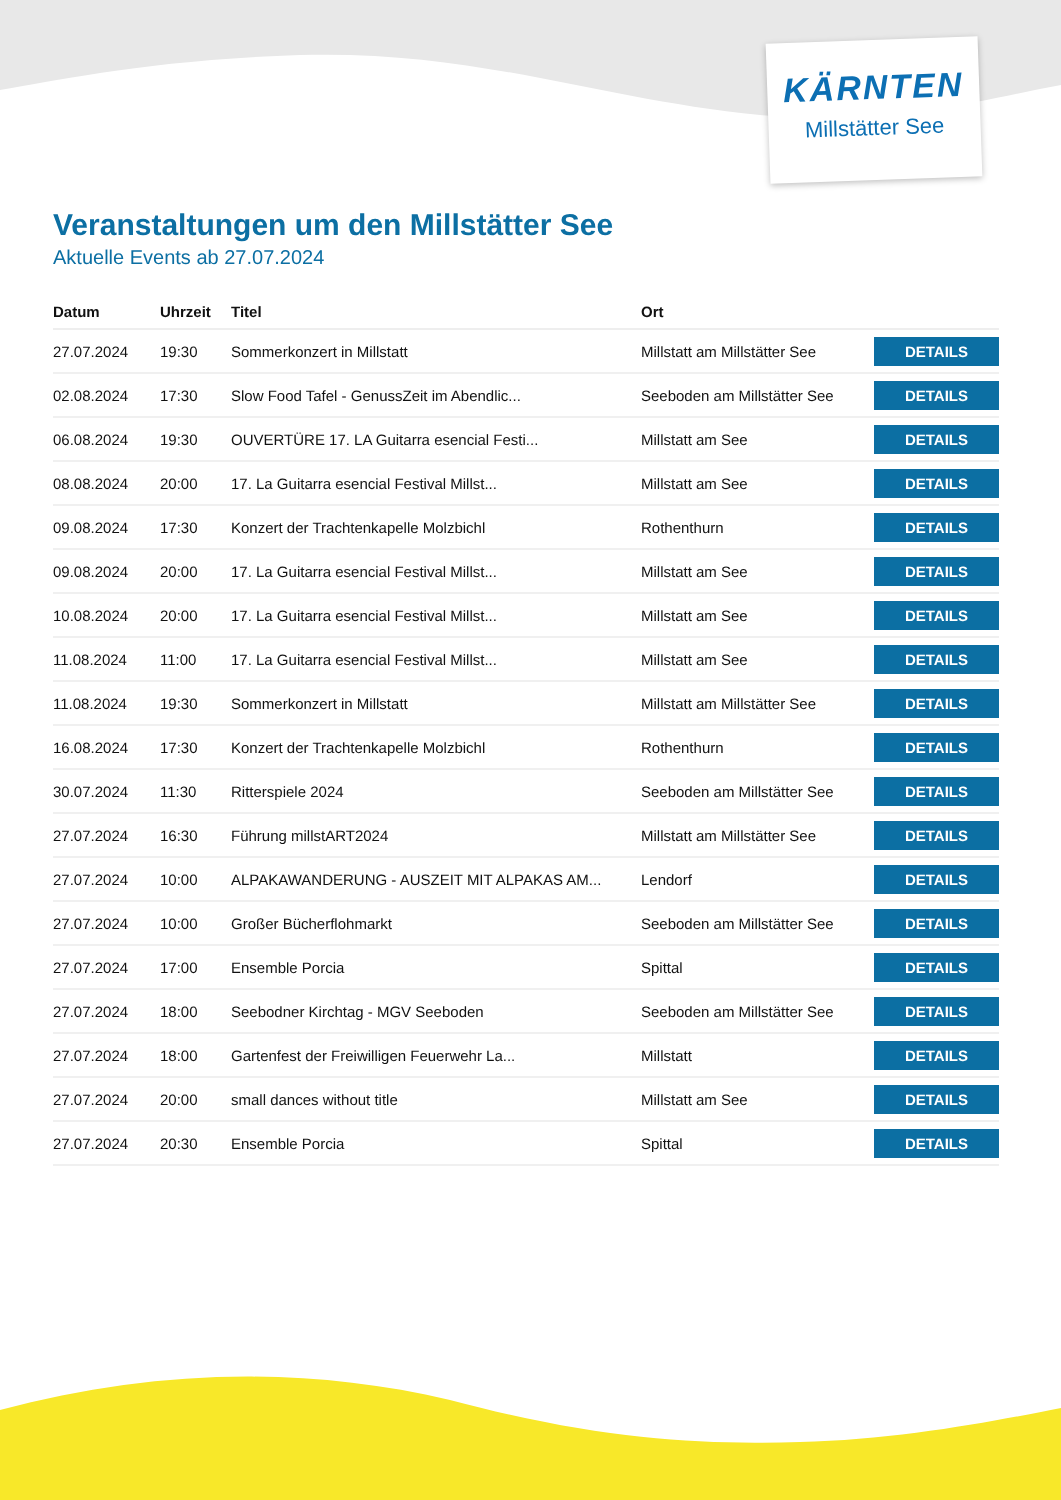KÄRNTEN
Millstätter See
Veranstaltungen um den Millstätter See
Aktuelle Events ab 27.07.2024
| Datum | Uhrzeit | Titel | Ort | |
| --- | --- | --- | --- | --- |
| 27.07.2024 | 19:30 | Sommerkonzert in Millstatt | Millstatt am Millstätter See | DETAILS |
| 02.08.2024 | 17:30 | Slow Food Tafel - GenussZeit im Abendlic... | Seeboden am Millstätter See | DETAILS |
| 06.08.2024 | 19:30 | OUVERTÜRE 17. LA Guitarra esencial Festi... | Millstatt am See | DETAILS |
| 08.08.2024 | 20:00 | 17. La Guitarra esencial Festival Millst... | Millstatt am See | DETAILS |
| 09.08.2024 | 17:30 | Konzert der Trachtenkapelle Molzbichl | Rothenthurn | DETAILS |
| 09.08.2024 | 20:00 | 17. La Guitarra esencial Festival Millst... | Millstatt am See | DETAILS |
| 10.08.2024 | 20:00 | 17. La Guitarra esencial Festival Millst... | Millstatt am See | DETAILS |
| 11.08.2024 | 11:00 | 17. La Guitarra esencial Festival Millst... | Millstatt am See | DETAILS |
| 11.08.2024 | 19:30 | Sommerkonzert in Millstatt | Millstatt am Millstätter See | DETAILS |
| 16.08.2024 | 17:30 | Konzert der Trachtenkapelle Molzbichl | Rothenthurn | DETAILS |
| 30.07.2024 | 11:30 | Ritterspiele 2024 | Seeboden am Millstätter See | DETAILS |
| 27.07.2024 | 16:30 | Führung millstART2024 | Millstatt am Millstätter See | DETAILS |
| 27.07.2024 | 10:00 | ALPAKAWANDERUNG - AUSZEIT MIT ALPAKAS AM... | Lendorf | DETAILS |
| 27.07.2024 | 10:00 | Großer Bücherflohmarkt | Seeboden am Millstätter See | DETAILS |
| 27.07.2024 | 17:00 | Ensemble Porcia | Spittal | DETAILS |
| 27.07.2024 | 18:00 | Seebodner Kirchtag - MGV Seeboden | Seeboden am Millstätter See | DETAILS |
| 27.07.2024 | 18:00 | Gartenfest der Freiwilligen Feuerwehr La... | Millstatt | DETAILS |
| 27.07.2024 | 20:00 | small dances without title | Millstatt am See | DETAILS |
| 27.07.2024 | 20:30 | Ensemble Porcia | Spittal | DETAILS |